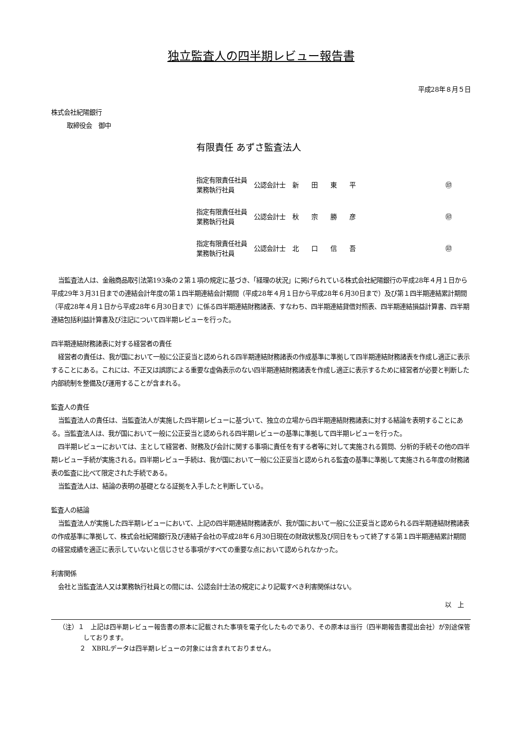独立監査人の四半期レビュー報告書
平成28年８月５日
株式会社紀陽銀行
取締役会　御中
有限責任 あずさ監査法人
| 指定有限責任社員 業務執行社員 | 公認会計士 | 新 田 東 平 | ㊞ |
| 指定有限責任社員 業務執行社員 | 公認会計士 | 秋 宗 勝 彦 | ㊞ |
| 指定有限責任社員 業務執行社員 | 公認会計士 | 北 口 信 吾 | ㊞ |
当監査法人は、金融商品取引法第193条の２第１項の規定に基づき、「経理の状況」に掲げられている株式会社紀陽銀行の平成28年４月１日から平成29年３月31日までの連結会計年度の第１四半期連結会計期間（平成28年４月１日から平成28年６月30日まで）及び第１四半期連結累計期間（平成28年４月１日から平成28年６月30日まで）に係る四半期連結財務諸表、すなわち、四半期連結貸借対照表、四半期連結損益計算書、四半期連結包括利益計算書及び注記について四半期レビューを行った。
四半期連結財務諸表に対する経営者の責任
経営者の責任は、我が国において一般に公正妥当と認められる四半期連結財務諸表の作成基準に準拠して四半期連結財務諸表を作成し適正に表示することにある。これには、不正又は誤謬による重要な虚偽表示のない四半期連結財務諸表を作成し適正に表示するために経営者が必要と判断した内部統制を整備及び運用することが含まれる。
監査人の責任
当監査法人の責任は、当監査法人が実施した四半期レビューに基づいて、独立の立場から四半期連結財務諸表に対する結論を表明することにある。当監査法人は、我が国において一般に公正妥当と認められる四半期レビューの基準に準拠して四半期レビューを行った。
四半期レビューにおいては、主として経営者、財務及び会計に関する事項に責任を有する者等に対して実施される質問、分析的手続その他の四半期レビュー手続が実施される。四半期レビュー手続は、我が国において一般に公正妥当と認められる監査の基準に準拠して実施される年度の財務諸表の監査に比べて限定された手続である。
当監査法人は、結論の表明の基礎となる証拠を入手したと判断している。
監査人の結論
当監査法人が実施した四半期レビューにおいて、上記の四半期連結財務諸表が、我が国において一般に公正妥当と認められる四半期連結財務諸表の作成基準に準拠して、株式会社紀陽銀行及び連結子会社の平成28年６月30日現在の財政状態及び同日をもって終了する第１四半期連結累計期間の経営成績を適正に表示していないと信じさせる事項がすべての重要な点において認められなかった。
利害関係
会社と当監査法人又は業務執行社員との間には、公認会計士法の規定により記載すべき利害関係はない。
以　上
（注）１　上記は四半期レビュー報告書の原本に記載された事項を電子化したものであり、その原本は当行（四半期報告書提出会社）が別途保管しております。
２　XBRLデータは四半期レビューの対象には含まれておりません。